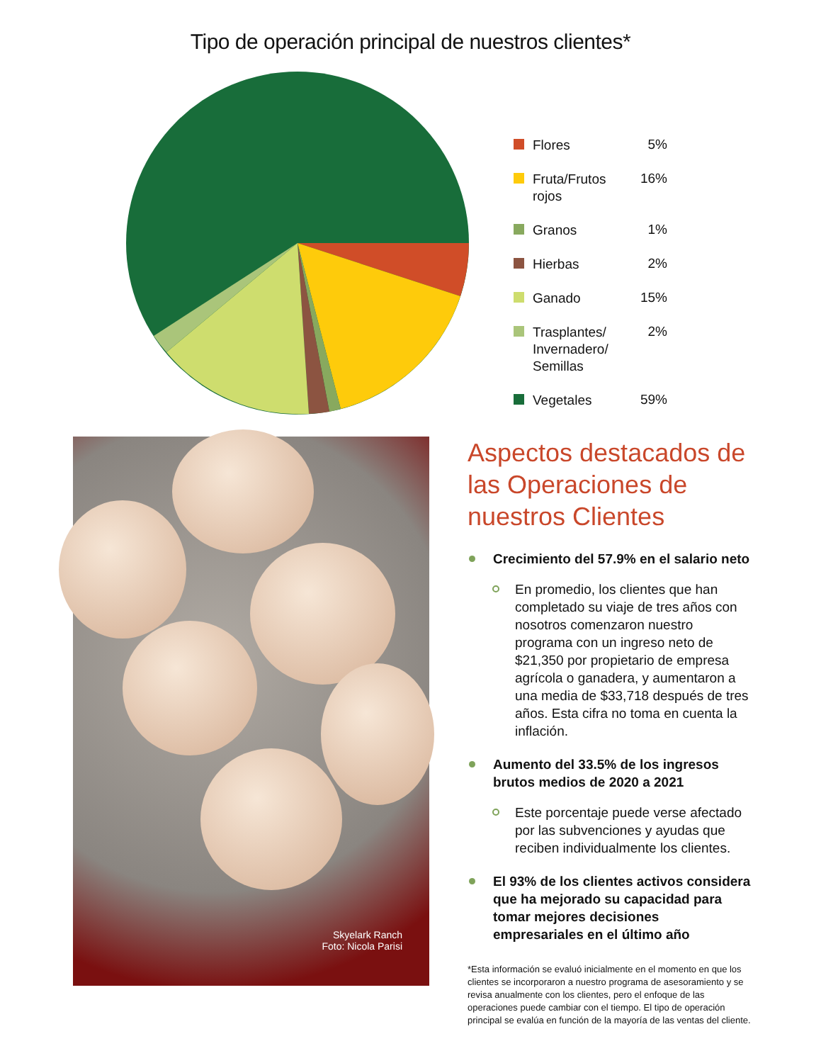Tipo de operación principal de nuestros clientes*
Flores
5%
Fruta/Frutos rojos
16%
Granos
1%
Hierbas
2%
Ganado
15%
Trasplantes/
Invernadero/
Semillas
2%
Vegetales
59%
Skyelark Ranch
Foto: Nicola Parisi
Aspectos destacados de las Operaciones de nuestros Clientes
Crecimiento del 57.9% en el salario neto
En promedio, los clientes que han completado su viaje de tres años con nosotros comenzaron nuestro programa con un ingreso neto de $21,350 por propietario de empresa agrícola o ganadera, y aumentaron a una media de $33,718 después de tres años. Esta cifra no toma en cuenta la inflación.
Aumento del 33.5% de los ingresos brutos medios de 2020 a 2021
Este porcentaje puede verse afectado por las subvenciones y ayudas que reciben individualmente los clientes.
El 93% de los clientes activos considera que ha mejorado su capacidad para tomar mejores decisiones empresariales en el último año
*Esta información se evaluó inicialmente en el momento en que los clientes se incorporaron a nuestro programa de asesoramiento y se revisa anualmente con los clientes, pero el enfoque de las operaciones puede cambiar con el tiempo. El tipo de operación principal se evalúa en función de la mayoría de las ventas del cliente.